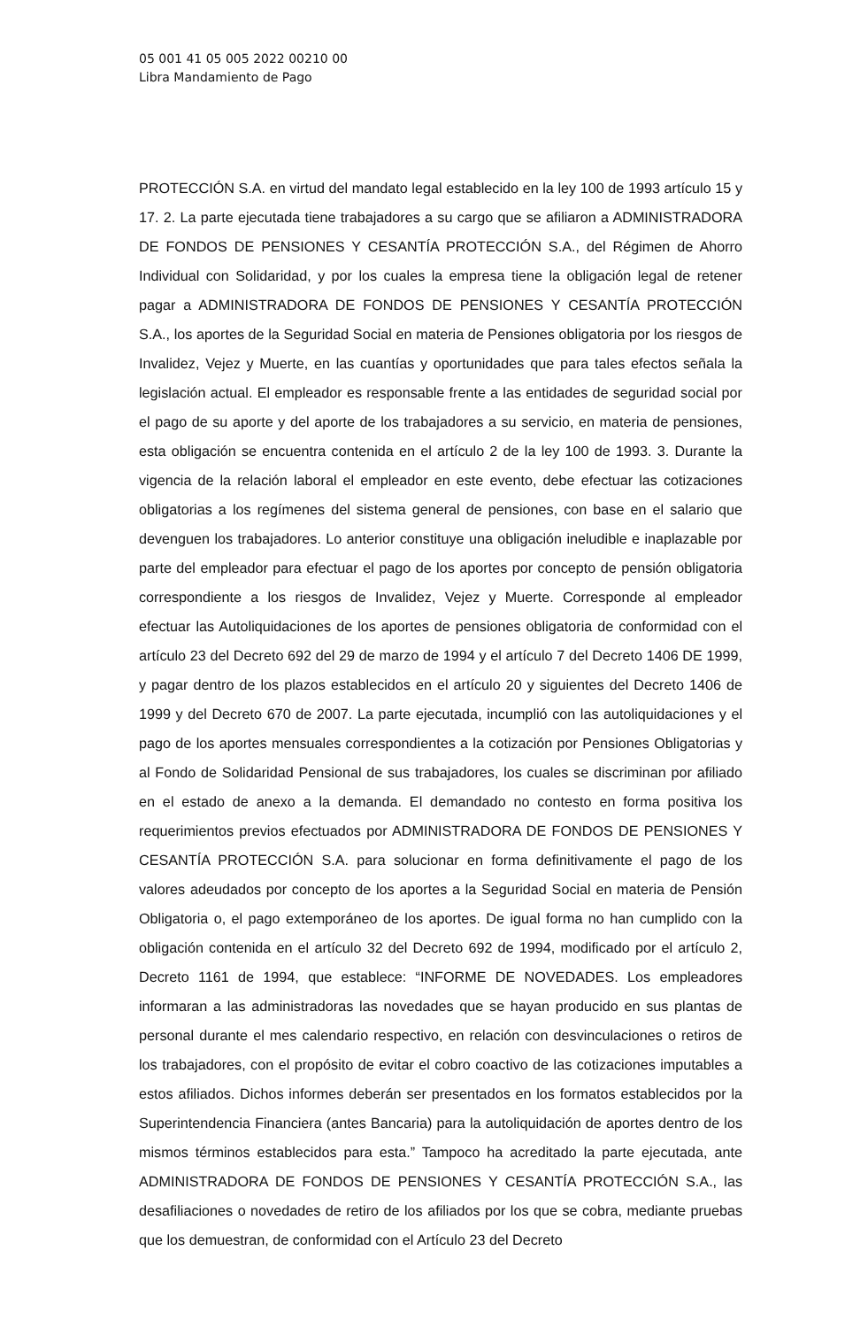05 001 41 05 005 2022 00210 00
Libra Mandamiento de Pago
PROTECCIÓN S.A. en virtud del mandato legal establecido en la ley 100 de 1993 artículo 15 y 17. 2. La parte ejecutada tiene trabajadores a su cargo que se afiliaron a ADMINISTRADORA DE FONDOS DE PENSIONES Y CESANTÍA PROTECCIÓN S.A., del Régimen de Ahorro Individual con Solidaridad, y por los cuales la empresa tiene la obligación legal de retener pagar a ADMINISTRADORA DE FONDOS DE PENSIONES Y CESANTÍA PROTECCIÓN S.A., los aportes de la Seguridad Social en materia de Pensiones obligatoria por los riesgos de Invalidez, Vejez y Muerte, en las cuantías y oportunidades que para tales efectos señala la legislación actual. El empleador es responsable frente a las entidades de seguridad social por el pago de su aporte y del aporte de los trabajadores a su servicio, en materia de pensiones, esta obligación se encuentra contenida en el artículo 2 de la ley 100 de 1993. 3. Durante la vigencia de la relación laboral el empleador en este evento, debe efectuar las cotizaciones obligatorias a los regímenes del sistema general de pensiones, con base en el salario que devenguen los trabajadores. Lo anterior constituye una obligación ineludible e inaplazable por parte del empleador para efectuar el pago de los aportes por concepto de pensión obligatoria correspondiente a los riesgos de Invalidez, Vejez y Muerte. Corresponde al empleador efectuar las Autoliquidaciones de los aportes de pensiones obligatoria de conformidad con el artículo 23 del Decreto 692 del 29 de marzo de 1994 y el artículo 7 del Decreto 1406 DE 1999, y pagar dentro de los plazos establecidos en el artículo 20 y siguientes del Decreto 1406 de 1999 y del Decreto 670 de 2007. La parte ejecutada, incumplió con las autoliquidaciones y el pago de los aportes mensuales correspondientes a la cotización por Pensiones Obligatorias y al Fondo de Solidaridad Pensional de sus trabajadores, los cuales se discriminan por afiliado en el estado de anexo a la demanda. El demandado no contesto en forma positiva los requerimientos previos efectuados por ADMINISTRADORA DE FONDOS DE PENSIONES Y CESANTÍA PROTECCIÓN S.A. para solucionar en forma definitivamente el pago de los valores adeudados por concepto de los aportes a la Seguridad Social en materia de Pensión Obligatoria o, el pago extemporáneo de los aportes. De igual forma no han cumplido con la obligación contenida en el artículo 32 del Decreto 692 de 1994, modificado por el artículo 2, Decreto 1161 de 1994, que establece: “INFORME DE NOVEDADES. Los empleadores informaran a las administradoras las novedades que se hayan producido en sus plantas de personal durante el mes calendario respectivo, en relación con desvinculaciones o retiros de los trabajadores, con el propósito de evitar el cobro coactivo de las cotizaciones imputables a estos afiliados. Dichos informes deberán ser presentados en los formatos establecidos por la Superintendencia Financiera (antes Bancaria) para la autoliquidación de aportes dentro de los mismos términos establecidos para esta.” Tampoco ha acreditado la parte ejecutada, ante ADMINISTRADORA DE FONDOS DE PENSIONES Y CESANTÍA PROTECCIÓN S.A., las desafiliaciones o novedades de retiro de los afiliados por los que se cobra, mediante pruebas que los demuestran, de conformidad con el Artículo 23 del Decreto